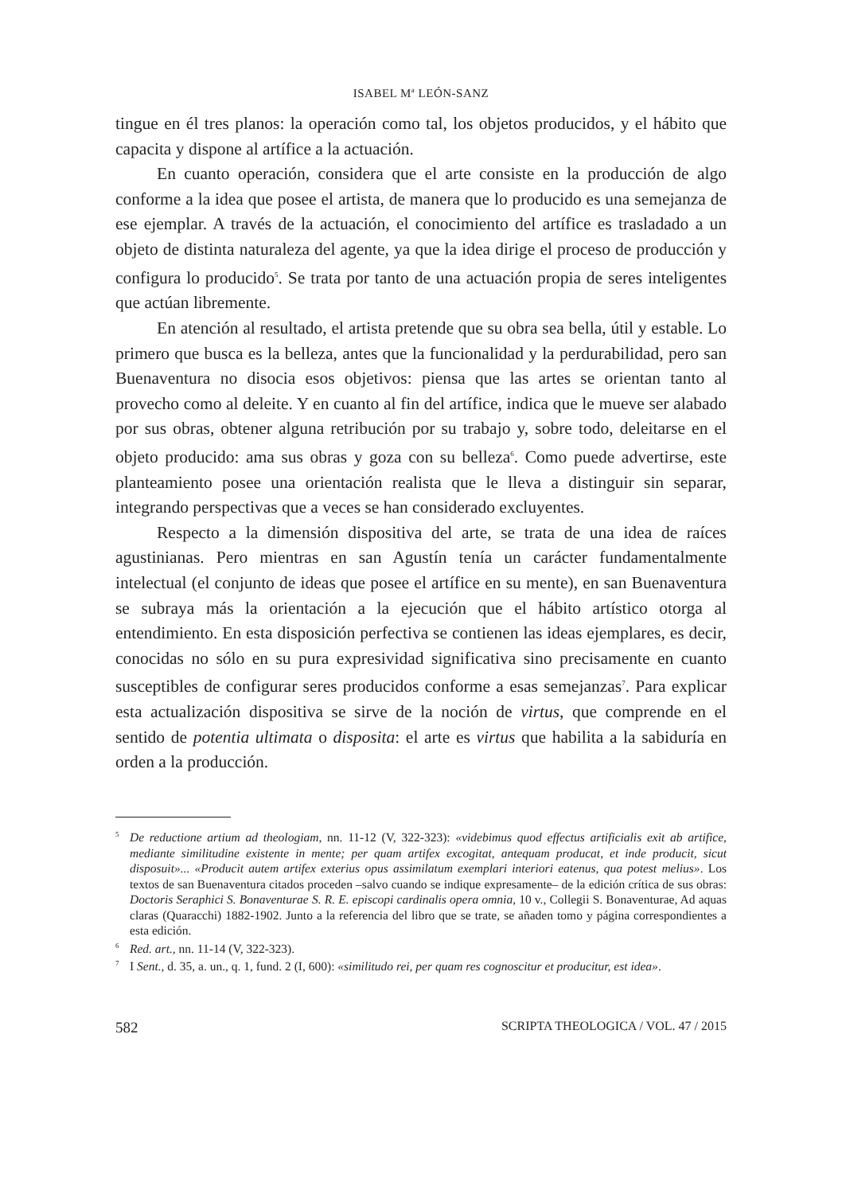ISABEL M<sup>a</sup> LEÓN-SANZ
tingue en él tres planos: la operación como tal, los objetos producidos, y el hábito que capacita y dispone al artífice a la actuación.
En cuanto operación, considera que el arte consiste en la producción de algo conforme a la idea que posee el artista, de manera que lo producido es una semejanza de ese ejemplar. A través de la actuación, el conocimiento del artífice es trasladado a un objeto de distinta naturaleza del agente, ya que la idea dirige el proceso de producción y configura lo producido<sup>5</sup>. Se trata por tanto de una actuación propia de seres inteligentes que actúan libremente.
En atención al resultado, el artista pretende que su obra sea bella, útil y estable. Lo primero que busca es la belleza, antes que la funcionalidad y la perdurabilidad, pero san Buenaventura no disocia esos objetivos: piensa que las artes se orientan tanto al provecho como al deleite. Y en cuanto al fin del artífice, indica que le mueve ser alabado por sus obras, obtener alguna retribución por su trabajo y, sobre todo, deleitarse en el objeto producido: ama sus obras y goza con su belleza<sup>6</sup>. Como puede advertirse, este planteamiento posee una orientación realista que le lleva a distinguir sin separar, integrando perspectivas que a veces se han considerado excluyentes.
Respecto a la dimensión dispositiva del arte, se trata de una idea de raíces agustinianas. Pero mientras en san Agustín tenía un carácter fundamentalmente intelectual (el conjunto de ideas que posee el artífice en su mente), en san Buenaventura se subraya más la orientación a la ejecución que el hábito artístico otorga al entendimiento. En esta disposición perfectiva se contienen las ideas ejemplares, es decir, conocidas no sólo en su pura expresividad significativa sino precisamente en cuanto susceptibles de configurar seres producidos conforme a esas semejanzas<sup>7</sup>. Para explicar esta actualización dispositiva se sirve de la noción de virtus, que comprende en el sentido de potentia ultimata o disposita: el arte es virtus que habilita a la sabiduría en orden a la producción.
<sup>5</sup> De reductione artium ad theologiam, nn. 11-12 (V, 322-323): «videbimus quod effectus artificialis exit ab artifice, mediante similitudine existente in mente; per quam artifex excogitat, antequam producat, et inde producit, sicut disposuit»... «Producit autem artifex exterius opus assimilatum exemplari interiori eatenus, qua potest melius». Los textos de san Buenaventura citados proceden –salvo cuando se indique expresamente– de la edición crítica de sus obras: Doctoris Seraphici S. Bonaventurae S. R. E. episcopi cardinalis opera omnia, 10 v., Collegii S. Bonaventurae, Ad aquas claras (Quaracchi) 1882-1902. Junto a la referencia del libro que se trate, se añaden tomo y página correspondientes a esta edición.
<sup>6</sup> Red. art., nn. 11-14 (V, 322-323).
<sup>7</sup> I Sent., d. 35, a. un., q. 1, fund. 2 (I, 600): «similitudo rei, per quam res cognoscitur et producitur, est idea».
582 SCRIPTA THEOLOGICA / VOL. 47 / 2015